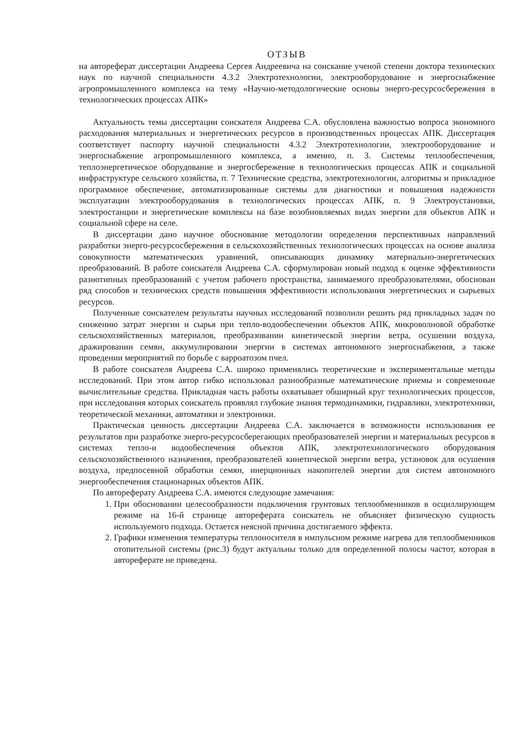ОТЗЫВ
на автореферат диссертации Андреева Сергея Андреевича на соискание ученой степени доктора технических наук по научной специальности 4.3.2 Электротехнологии, электрооборудование и энергоснабжение агропромышленного комплекса на тему «Научно-методологические основы энерго-ресурсосбережения в технологических процессах АПК»
Актуальность темы диссертации соискателя Андреева С.А. обусловлена важностью вопроса экономного расходования материальных и энергетических ресурсов в производственных процессах АПК. Диссертация соответствует паспорту научной специальности 4.3.2 Электротехнологии, электрооборудование и энергоснабжение агропромышленного комплекса, а именно, п. 3. Системы теплообеспечения, теплоэнергетическое оборудование и энергосбережение в технологических процессах АПК и социальной инфраструктуре сельского хозяйства, п. 7 Технические средства, электротехнологии, алгоритмы и прикладное программное обеспечение, автоматизированные системы для диагностики и повышения надежности эксплуатации электрооборудования в технологических процессах АПК, п. 9 Электроустановки, электростанции и энергетические комплексы на базе возобновляемых видах энергии для объектов АПК и социальной сфере на селе.
В диссертации дано научное обоснование методологии определения перспективных направлений разработки энерго-ресурсосбережения в сельскохозяйственных технологических процессах на основе анализа совокупности математических уравнений, описывающих динамику материально-энергетических преобразований. В работе соискателя Андреева С.А. сформулирован новый подход к оценке эффективности разнотипных преобразований с учетом рабочего пространства, занимаемого преобразователями, обоснован ряд способов и технических средств повышения эффективности использования энергетических и сырьевых ресурсов.
Полученные соискателем результаты научных исследований позволили решить ряд прикладных задач по снижению затрат энергии и сырья при тепло-водообеспечении объектов АПК, микроволновой обработке сельскохозяйственных материалов, преобразовании кинетической энергии ветра, осушении воздуха, дражировании семян, аккумулировании энергии в системах автономного энергоснабжения, а также проведении мероприятий по борьбе с варроатозом пчел.
В работе соискателя Андреева С.А. широко применялись теоретические и экспериментальные методы исследований. При этом автор гибко использовал разнообразные математические приемы и современные вычислительные средства. Прикладная часть работы охватывает обширный круг технологических процессов, при исследования которых соискатель проявлял глубокие знания термодинамики, гидравлики, электротехники, теоретической механики, автоматики и электроники.
Практическая ценность диссертации Андреева С.А. заключается в возможности использования ее результатов при разработке энерго-ресурсосберегающих преобразователей энергии и материальных ресурсов в системах тепло-и водообеспечения объектов АПК, электротехнологического оборудования сельскохозяйственного назначения, преобразователей кинетической энергии ветра, установок для осушения воздуха, предпосевной обработки семян, инерционных накопителей энергии для систем автономного энергообеспечения стационарных объектов АПК.
По автореферату Андреева С.А. имеются следующие замечания:
1. При обосновании целесообразности подключения грунтовых теплообменников в осциллирующем режиме на 16-й странице автореферата соискатель не объясняет физическую сущность используемого подхода. Остается неясной причина достигаемого эффекта.
2. Графики изменения температуры теплоносителя в импульсном режиме нагрева для теплообменников отопительной системы (рис.3) будут актуальны только для определенной полосы частот, которая в автореферате не приведена.